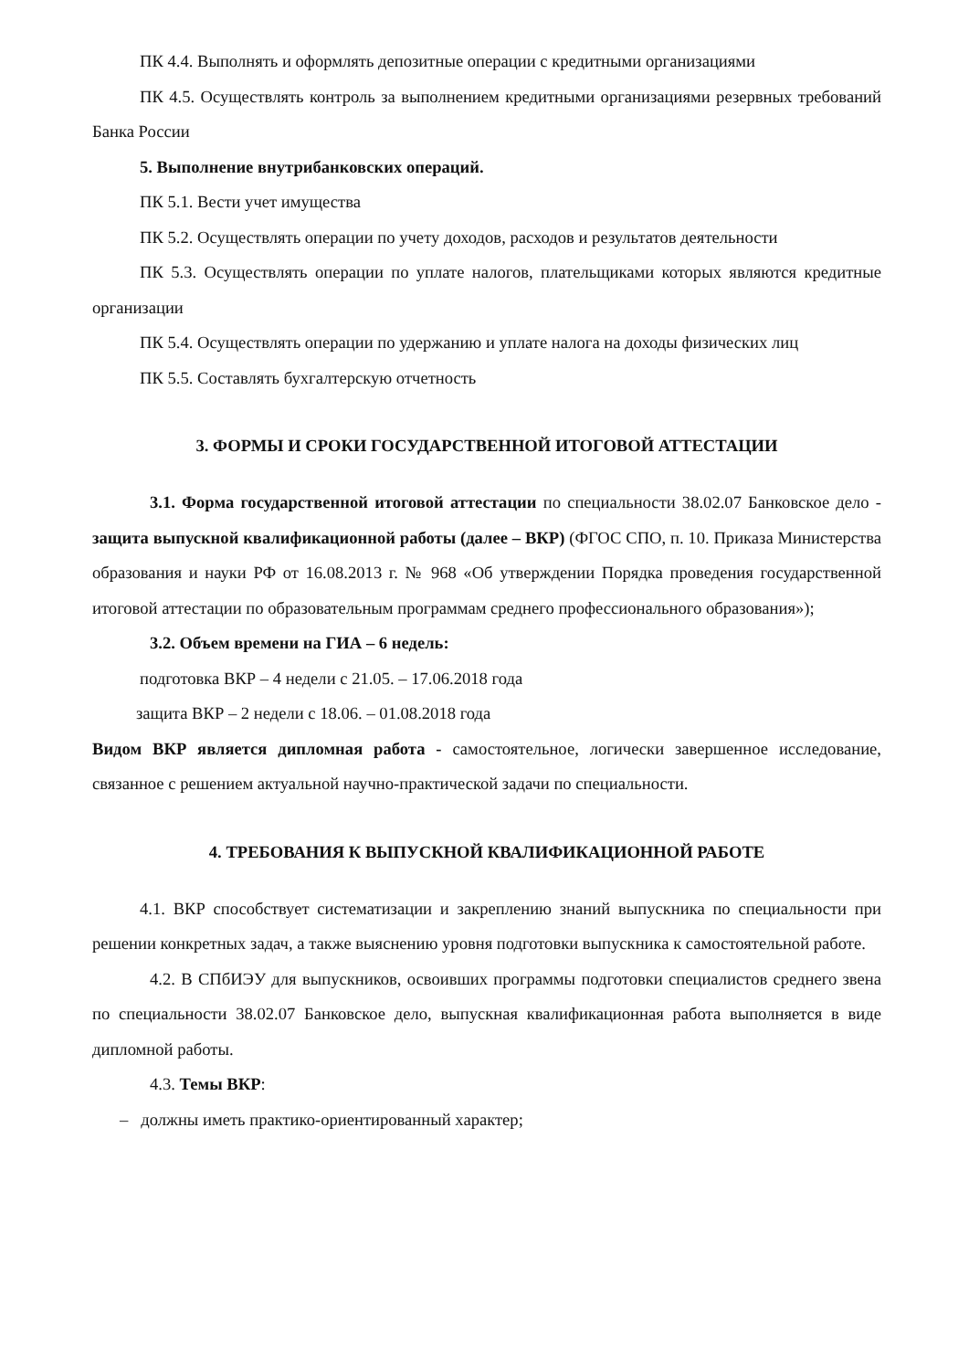ПК 4.4. Выполнять и оформлять депозитные операции с кредитными организациями
ПК 4.5. Осуществлять контроль за выполнением кредитными организациями резервных требований Банка России
5. Выполнение внутрибанковских операций.
ПК 5.1. Вести учет имущества
ПК 5.2. Осуществлять операции по учету доходов, расходов и результатов деятельности
ПК 5.3. Осуществлять операции по уплате налогов, плательщиками которых являются кредитные организации
ПК 5.4. Осуществлять операции по удержанию и уплате налога на доходы физических лиц
ПК 5.5. Составлять бухгалтерскую отчетность
3. ФОРМЫ И СРОКИ ГОСУДАРСТВЕННОЙ ИТОГОВОЙ АТТЕСТАЦИИ
3.1. Форма государственной итоговой аттестации по специальности 38.02.07 Банковское дело - защита выпускной квалификационной работы (далее – ВКР) (ФГОС СПО, п. 10. Приказа Министерства образования и науки РФ от 16.08.2013 г. № 968 «Об утверждении Порядка проведения государственной итоговой аттестации по образовательным программам среднего профессионального образования»);
3.2. Объем времени на ГИА – 6 недель:
подготовка ВКР – 4 недели с 21.05. – 17.06.2018 года
защита ВКР – 2 недели с 18.06. – 01.08.2018 года
Видом ВКР является дипломная работа - самостоятельное, логически завершенное исследование, связанное с решением актуальной научно-практической задачи по специальности.
4. ТРЕБОВАНИЯ К ВЫПУСКНОЙ КВАЛИФИКАЦИОННОЙ РАБОТЕ
4.1. ВКР способствует систематизации и закреплению знаний выпускника по специальности при решении конкретных задач, а также выяснению уровня подготовки выпускника к самостоятельной работе.
4.2. В СПбИЭУ для выпускников, освоивших программы подготовки специалистов среднего звена по специальности 38.02.07 Банковское дело, выпускная квалификационная работа выполняется в виде дипломной работы.
4.3. Темы ВКР:
– должны иметь практико-ориентированный характер;